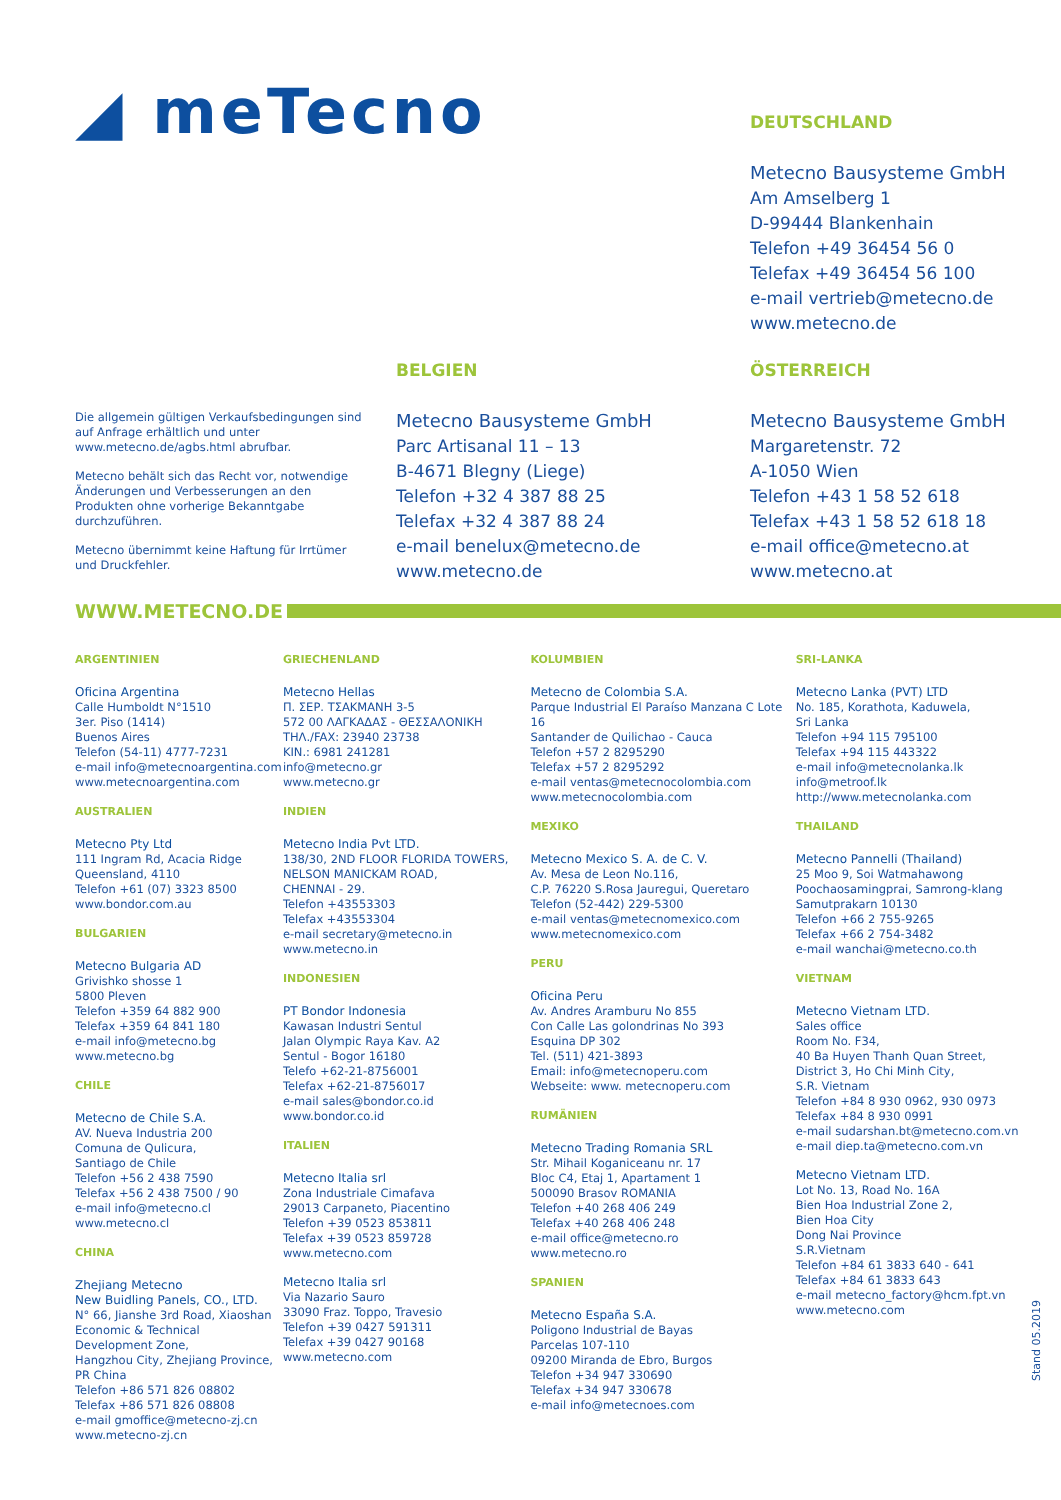◢ meTecno
DEUTSCHLAND
Metecno Bausysteme GmbH
Am Amselberg 1
D-99444 Blankenhain
Telefon +49 36454 56 0
Telefax +49 36454 56 100
e-mail vertrieb@metecno.de
www.metecno.de
Die allgemein gültigen Verkaufsbedingungen sind auf Anfrage erhältlich und unter www.metecno.de/agbs.html abrufbar.
Metecno behält sich das Recht vor, notwendige Änderungen und Verbesserungen an den Produkten ohne vorherige Bekanntgabe durchzuführen.
Metecno übernimmt keine Haftung für Irrtümer und Druckfehler.
BELGIEN
Metecno Bausysteme GmbH
Parc Artisanal 11 – 13
B-4671 Blegny (Liege)
Telefon +32 4 387 88 25
Telefax +32 4 387 88 24
e-mail benelux@metecno.de
www.metecno.de
ÖSTERREICH
Metecno Bausysteme GmbH
Margaretenstr. 72
A-1050 Wien
Telefon +43 1 58 52 618
Telefax +43 1 58 52 618 18
e-mail office@metecno.at
www.metecno.at
WWW.METECNO.DE
ARGENTINIEN
Oficina Argentina
Calle Humboldt N°1510
3er. Piso (1414)
Buenos Aires
Telefon (54-11) 4777-7231
e-mail info@metecnoargentina.com
www.metecnoargentina.com
AUSTRALIEN
Metecno Pty Ltd
111 Ingram Rd, Acacia Ridge
Queensland, 4110
Telefon +61 (07) 3323 8500
www.bondor.com.au
BULGARIEN
Metecno Bulgaria AD
Grivishko shosse 1
5800 Pleven
Telefon +359 64 882 900
Telefax +359 64 841 180
e-mail info@metecno.bg
www.metecno.bg
CHILE
Metecno de Chile S.A.
AV. Nueva Industria 200
Comuna de Qulicura,
Santiago de Chile
Telefon +56 2 438 7590
Telefax +56 2 438 7500 / 90
e-mail info@metecno.cl
www.metecno.cl
CHINA
Zhejiang Metecno
New Buidling Panels, CO., LTD.
N° 66, Jianshe 3rd Road, Xiaoshan
Economic & Technical
Development Zone,
Hangzhou City, Zhejiang Province,
PR China
Telefon +86 571 826 08802
Telefax +86 571 826 08808
e-mail gmoffice@metecno-zj.cn
www.metecno-zj.cn
GRIECHENLAND
Metecno Hellas
Π. ΣΕΡ. ΤΣΑΚΜΑΝΗ 3-5
572 00 ΛΑΓΚΑΔΑΣ - ΘΕΣΣΑΛΟΝΙΚΗ
ΤΗΛ./FAX: 23940 23738
ΚΙΝ.: 6981 241281
info@metecno.gr
www.metecno.gr
INDIEN
Metecno India Pvt LTD.
138/30, 2ND FLOOR FLORIDA TOWERS,
NELSON MANICKAM ROAD,
CHENNAI - 29.
Telefon +43553303
Telefax +43553304
e-mail secretary@metecno.in
www.metecno.in
INDONESIEN
PT Bondor Indonesia
Kawasan Industri Sentul
Jalan Olympic Raya Kav. A2
Sentul - Bogor 16180
Telefo +62-21-8756001
Telefax +62-21-8756017
e-mail sales@bondor.co.id
www.bondor.co.id
ITALIEN
Metecno Italia srl
Zona Industriale Cimafava
29013 Carpaneto, Piacentino
Telefon +39 0523 853811
Telefax +39 0523 859728
www.metecno.com
Metecno Italia srl
Via Nazario Sauro
33090 Fraz. Toppo, Travesio
Telefon +39 0427 591311
Telefax +39 0427 90168
www.metecno.com
KOLUMBIEN
Metecno de Colombia S.A.
Parque Industrial El Paraíso Manzana C Lote 16
Santander de Quilichao - Cauca
Telefon +57 2 8295290
Telefax +57 2 8295292
e-mail ventas@metecnocolombia.com
www.metecnocolombia.com
MEXIKO
Metecno Mexico S. A. de C. V.
Av. Mesa de Leon No.116,
C.P. 76220 S.Rosa Jauregui, Queretaro
Telefon (52-442) 229-5300
e-mail ventas@metecnomexico.com
www.metecnomexico.com
PERU
Oficina Peru
Av. Andres Aramburu No 855
Con Calle Las golondrinas No 393
Esquina DP 302
Tel. (511) 421-3893
Email: info@metecnoperu.com
Webseite: www. metecnoperu.com
RUMÄNIEN
Metecno Trading Romania SRL
Str. Mihail Koganiceanu nr. 17
Bloc C4, Etaj 1, Apartament 1
500090 Brasov ROMANIA
Telefon +40 268 406 249
Telefax +40 268 406 248
e-mail office@metecno.ro
www.metecno.ro
SPANIEN
Metecno España S.A.
Poligono Industrial de Bayas
Parcelas 107-110
09200 Miranda de Ebro, Burgos
Telefon +34 947 330690
Telefax +34 947 330678
e-mail info@metecnoes.com
SRI-LANKA
Metecno Lanka (PVT) LTD
No. 185, Korathota, Kaduwela,
Sri Lanka
Telefon +94 115 795100
Telefax +94 115 443322
e-mail info@metecnolanka.lk
info@metroof.lk
http://www.metecnolanka.com
THAILAND
Metecno Pannelli (Thailand)
25 Moo 9, Soi Watmahawong
Poochaosamingprai, Samrong-klang
Samutprakarn 10130
Telefon +66 2 755-9265
Telefax +66 2 754-3482
e-mail wanchai@metecno.co.th
VIETNAM
Metecno Vietnam LTD.
Sales office
Room No. F34,
40 Ba Huyen Thanh Quan Street,
District 3, Ho Chi Minh City,
S.R. Vietnam
Telefon +84 8 930 0962, 930 0973
Telefax +84 8 930 0991
e-mail sudarshan.bt@metecno.com.vn
e-mail diep.ta@metecno.com.vn
Metecno Vietnam LTD.
Lot No. 13, Road No. 16A
Bien Hoa Industrial Zone 2,
Bien Hoa City
Dong Nai Province
S.R.Vietnam
Telefon +84 61 3833 640 - 641
Telefax +84 61 3833 643
e-mail metecno_factory@hcm.fpt.vn
www.metecno.com
Stand 05.2019